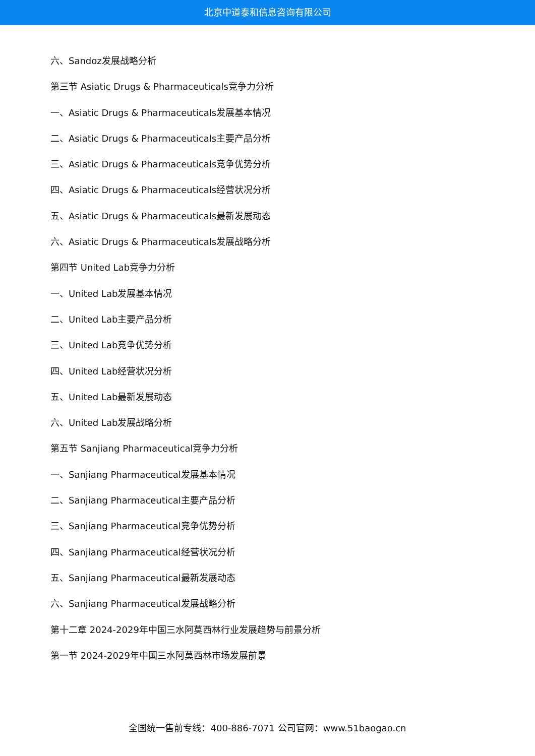北京中道泰和信息咨询有限公司
六、Sandoz发展战略分析
第三节 Asiatic Drugs & Pharmaceuticals竞争力分析
一、Asiatic Drugs & Pharmaceuticals发展基本情况
二、Asiatic Drugs & Pharmaceuticals主要产品分析
三、Asiatic Drugs & Pharmaceuticals竞争优势分析
四、Asiatic Drugs & Pharmaceuticals经营状况分析
五、Asiatic Drugs & Pharmaceuticals最新发展动态
六、Asiatic Drugs & Pharmaceuticals发展战略分析
第四节 United Lab竞争力分析
一、United Lab发展基本情况
二、United Lab主要产品分析
三、United Lab竞争优势分析
四、United Lab经营状况分析
五、United Lab最新发展动态
六、United Lab发展战略分析
第五节 Sanjiang Pharmaceutical竞争力分析
一、Sanjiang Pharmaceutical发展基本情况
二、Sanjiang Pharmaceutical主要产品分析
三、Sanjiang Pharmaceutical竞争优势分析
四、Sanjiang Pharmaceutical经营状况分析
五、Sanjiang Pharmaceutical最新发展动态
六、Sanjiang Pharmaceutical发展战略分析
第十二章 2024-2029年中国三水阿莫西林行业发展趋势与前景分析
第一节 2024-2029年中国三水阿莫西林市场发展前景
全国统一售前专线：400-886-7071 公司官网：www.51baogao.cn